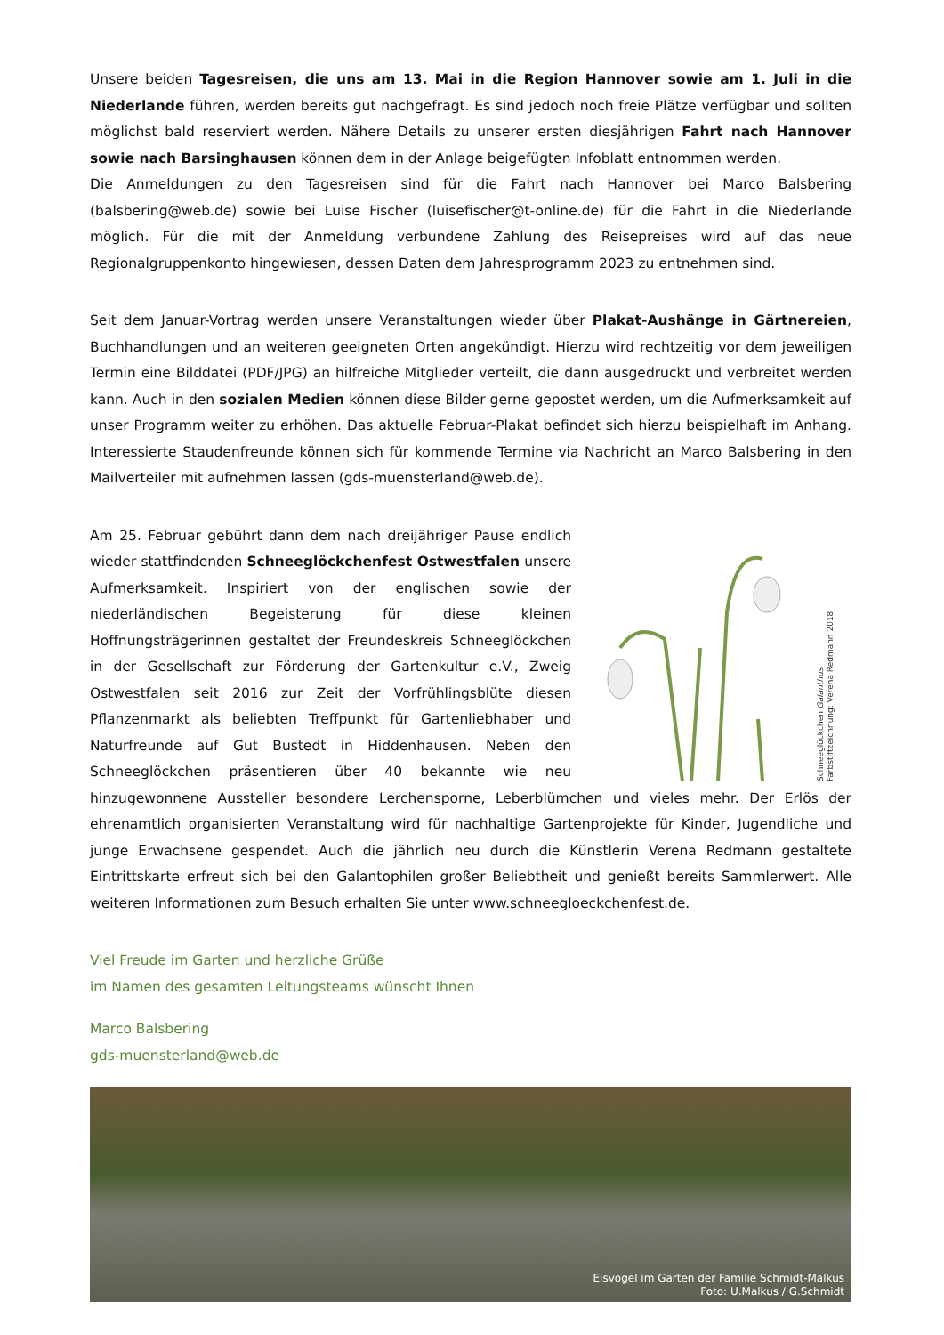Unsere beiden Tagesreisen, die uns am 13. Mai in die Region Hannover sowie am 1. Juli in die Niederlande führen, werden bereits gut nachgefragt. Es sind jedoch noch freie Plätze verfügbar und sollten möglichst bald reserviert werden. Nähere Details zu unserer ersten diesjährigen Fahrt nach Hannover sowie nach Barsinghausen können dem in der Anlage beigefügten Infoblatt entnommen werden.
Die Anmeldungen zu den Tagesreisen sind für die Fahrt nach Hannover bei Marco Balsbering (balsbering@web.de) sowie bei Luise Fischer (luisefischer@t-online.de) für die Fahrt in die Niederlande möglich. Für die mit der Anmeldung verbundene Zahlung des Reisepreises wird auf das neue Regionalgruppenkonto hingewiesen, dessen Daten dem Jahresprogramm 2023 zu entnehmen sind.
Seit dem Januar-Vortrag werden unsere Veranstaltungen wieder über Plakat-Aushänge in Gärtnereien, Buchhandlungen und an weiteren geeigneten Orten angekündigt. Hierzu wird rechtzeitig vor dem jeweiligen Termin eine Bilddatei (PDF/JPG) an hilfreiche Mitglieder verteilt, die dann ausgedruckt und verbreitet werden kann. Auch in den sozialen Medien können diese Bilder gerne gepostet werden, um die Aufmerksamkeit auf unser Programm weiter zu erhöhen. Das aktuelle Februar-Plakat befindet sich hierzu beispielhaft im Anhang. Interessierte Staudenfreunde können sich für kommende Termine via Nachricht an Marco Balsbering in den Mailverteiler mit aufnehmen lassen (gds-muensterland@web.de).
Schneeglöckchen Galanthus
Farbstiftzeichnung: Verena Redmann 2018
Am 25. Februar gebührt dann dem nach dreijähriger Pause endlich wieder stattfindenden Schneeglöckchenfest Ostwestfalen unsere Aufmerksamkeit. Inspiriert von der englischen sowie der niederländischen Begeisterung für diese kleinen Hoffnungsträgerinnen gestaltet der Freundeskreis Schneeglöckchen in der Gesellschaft zur Förderung der Gartenkultur e.V., Zweig Ostwestfalen seit 2016 zur Zeit der Vorfrühlingsblüte diesen Pflanzenmarkt als beliebten Treffpunkt für Gartenliebhaber und Naturfreunde auf Gut Bustedt in Hiddenhausen. Neben den Schneeglöckchen präsentieren über 40 bekannte wie neu hinzugewonnene Aussteller besondere Lerchensporne, Leberblümchen und vieles mehr. Der Erlös der ehrenamtlich organisierten Veranstaltung wird für nachhaltige Gartenprojekte für Kinder, Jugendliche und junge Erwachsene gespendet. Auch die jährlich neu durch die Künstlerin Verena Redmann gestaltete Eintrittskarte erfreut sich bei den Galantophilen großer Beliebtheit und genießt bereits Sammlerwert. Alle weiteren Informationen zum Besuch erhalten Sie unter www.schneegloeckchenfest.de.
Viel Freude im Garten und herzliche Grüße
im Namen des gesamten Leitungsteams wünscht Ihnen
Marco Balsbering
gds-muensterland@web.de
Eisvogel im Garten der Familie Schmidt-Malkus
Foto: U.Malkus / G.Schmidt